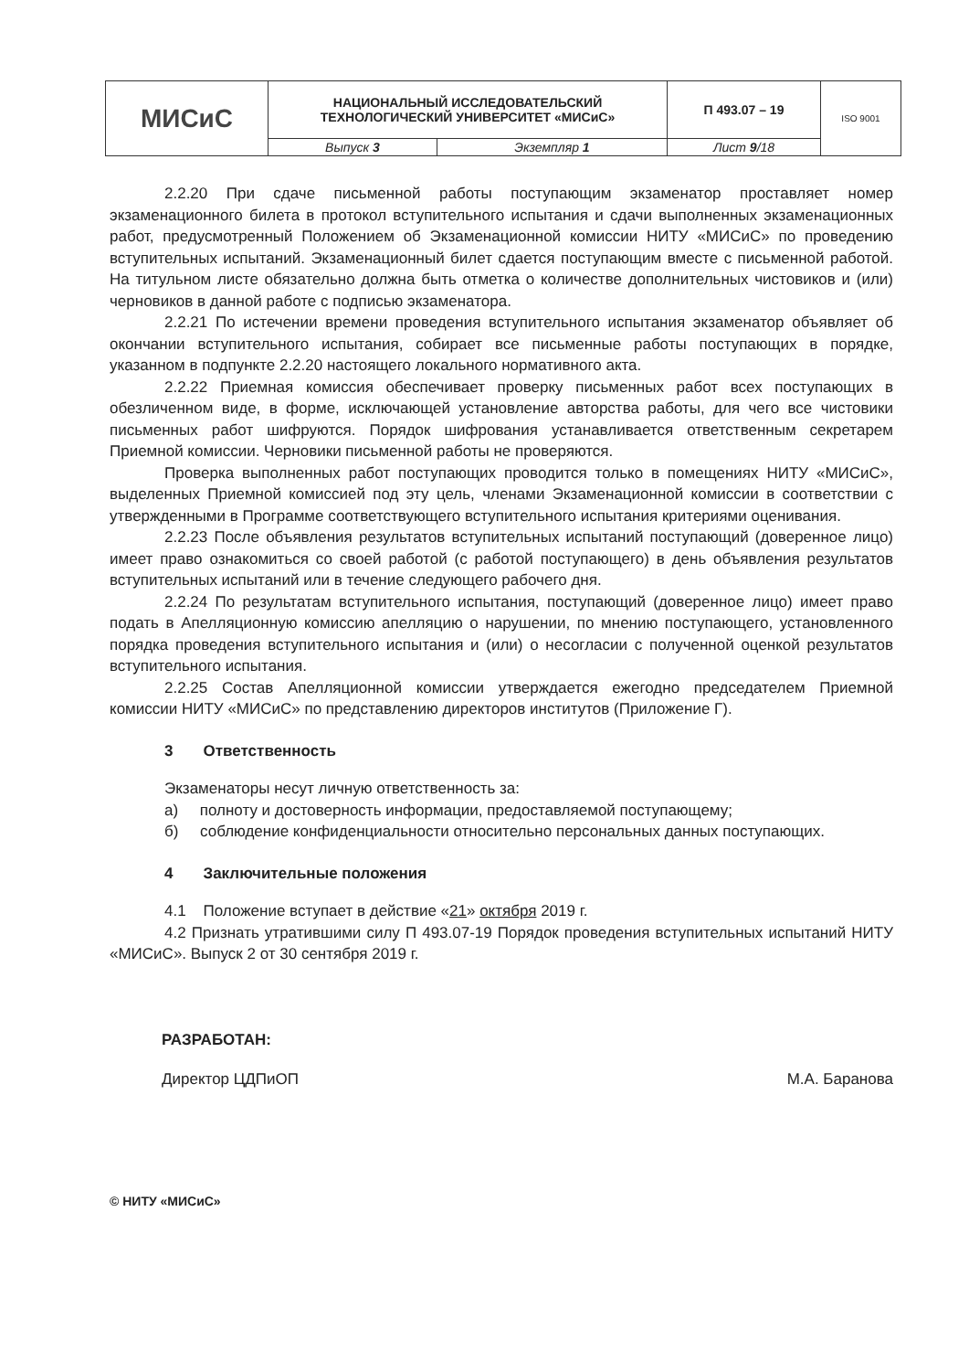| МИСиС | НАЦИОНАЛЬНЫЙ ИССЛЕДОВАТЕЛЬСКИЙ ТЕХНОЛОГИЧЕСКИЙ УНИВЕРСИТЕТ «МИСиС» | | П 493.07 – 19 | ISO 9001 |
| | Выпуск 3 | Экземпляр 1 | Лист 9 /18 | |
2.2.20 При сдаче письменной работы поступающим экзаменатор проставляет номер экзаменационного билета в протокол вступительного испытания и сдачи выполненных экзаменационных работ, предусмотренный Положением об Экзаменационной комиссии НИТУ «МИСиС» по проведению вступительных испытаний. Экзаменационный билет сдается поступающим вместе с письменной работой. На титульном листе обязательно должна быть отметка о количестве дополнительных чистовиков и (или) черновиков в данной работе с подписью экзаменатора.
2.2.21 По истечении времени проведения вступительного испытания экзаменатор объявляет об окончании вступительного испытания, собирает все письменные работы поступающих в порядке, указанном в подпункте 2.2.20 настоящего локального нормативного акта.
2.2.22 Приемная комиссия обеспечивает проверку письменных работ всех поступающих в обезличенном виде, в форме, исключающей установление авторства работы, для чего все чистовики письменных работ шифруются. Порядок шифрования устанавливается ответственным секретарем Приемной комиссии. Черновики письменной работы не проверяются.
Проверка выполненных работ поступающих проводится только в помещениях НИТУ «МИСиС», выделенных Приемной комиссией под эту цель, членами Экзаменационной комиссии в соответствии с утвержденными в Программе соответствующего вступительного испытания критериями оценивания.
2.2.23 После объявления результатов вступительных испытаний поступающий (доверенное лицо) имеет право ознакомиться со своей работой (с работой поступающего) в день объявления результатов вступительных испытаний или в течение следующего рабочего дня.
2.2.24 По результатам вступительного испытания, поступающий (доверенное лицо) имеет право подать в Апелляционную комиссию апелляцию о нарушении, по мнению поступающего, установленного порядка проведения вступительного испытания и (или) о несогласии с полученной оценкой результатов вступительного испытания.
2.2.25 Состав Апелляционной комиссии утверждается ежегодно председателем Приемной комиссии НИТУ «МИСиС» по представлению директоров институтов (Приложение Г).
3 Ответственность
Экзаменаторы несут личную ответственность за:
а) полноту и достоверность информации, предоставляемой поступающему;
б) соблюдение конфиденциальности относительно персональных данных поступающих.
4 Заключительные положения
4.1 Положение вступает в действие «21» октября 2019 г.
4.2 Признать утратившими силу П 493.07-19 Порядок проведения вступительных испытаний НИТУ «МИСиС». Выпуск 2 от 30 сентября 2019 г.
РАЗРАБОТАН:
Директор ЦДПиОП М.А. Баранова
© НИТУ «МИСиС»